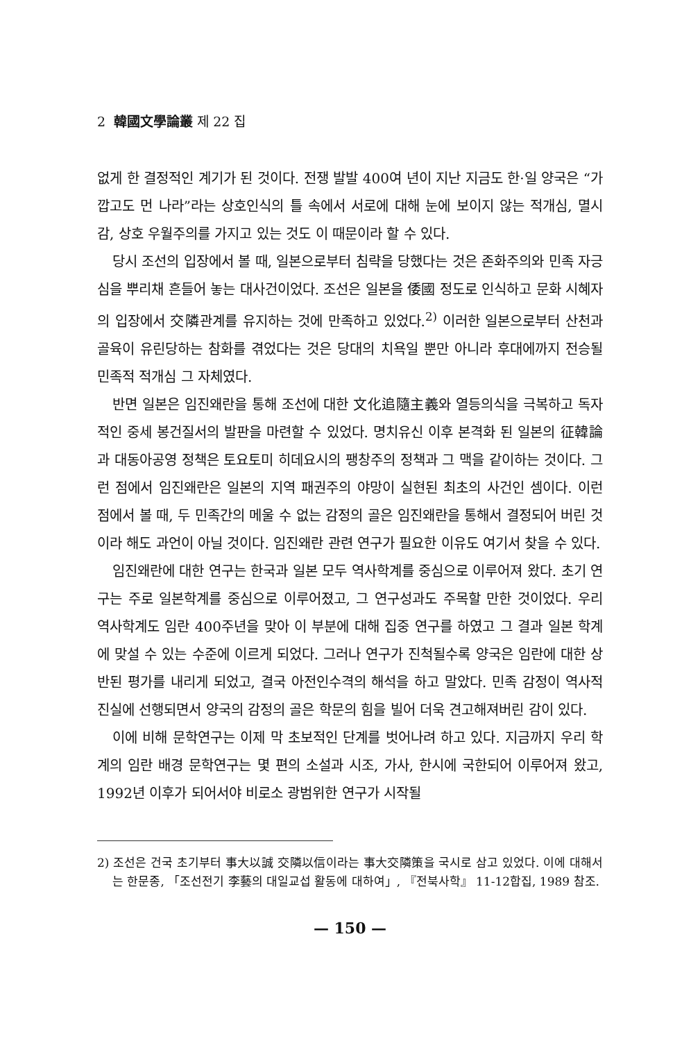2 韓國文學論叢 제 22 집
없게 한 결정적인 계기가 된 것이다. 전쟁 발발 400여 년이 지난 지금도 한·일 양국은 “가깝고도 먼 나라”라는 상호인식의 틀 속에서 서로에 대해 눈에 보이지 않는 적개심, 멸시감, 상호 우월주의를 가지고 있는 것도 이 때문이라 할 수 있다.
당시 조선의 입장에서 볼 때, 일본으로부터 침략을 당했다는 것은 존화주의와 민족 자긍심을 뿌리채 흔들어 놓는 대사건이었다. 조선은 일본을 倭國 정도로 인식하고 문화 시혜자의 입장에서 交隣관계를 유지하는 것에 만족하고 있었다.<sup>2)</sup> 이러한 일본으로부터 산천과 골육이 유린당하는 참화를 겪었다는 것은 당대의 치욕일 뿐만 아니라 후대에까지 전승될 민족적 적개심 그 자체였다.
반면 일본은 임진왜란을 통해 조선에 대한 文化追隨主義와 열등의식을 극복하고 독자적인 중세 봉건질서의 발판을 마련할 수 있었다. 명치유신 이후 본격화 된 일본의 征韓論과 대동아공영 정책은 토요토미 히데요시의 팽창주의 정책과 그 맥을 같이하는 것이다. 그런 점에서 임진왜란은 일본의 지역 패권주의 야망이 실현된 최초의 사건인 셈이다. 이런 점에서 볼 때, 두 민족간의 메울 수 없는 감정의 골은 임진왜란을 통해서 결정되어 버린 것이라 해도 과언이 아닐 것이다. 임진왜란 관련 연구가 필요한 이유도 여기서 찾을 수 있다.
임진왜란에 대한 연구는 한국과 일본 모두 역사학계를 중심으로 이루어져 왔다. 초기 연구는 주로 일본학계를 중심으로 이루어졌고, 그 연구성과도 주목할 만한 것이었다. 우리 역사학계도 임란 400주년을 맞아 이 부분에 대해 집중 연구를 하였고 그 결과 일본 학계에 맞설 수 있는 수준에 이르게 되었다. 그러나 연구가 진척될수록 양국은 임란에 대한 상반된 평가를 내리게 되었고, 결국 아전인수격의 해석을 하고 말았다. 민족 감정이 역사적 진실에 선행되면서 양국의 감정의 골은 학문의 힘을 빌어 더욱 견고해져버린 감이 있다.
이에 비해 문학연구는 이제 막 초보적인 단계를 벗어나려 하고 있다. 지금까지 우리 학계의 임란 배경 문학연구는 몇 편의 소설과 시조, 가사, 한시에 국한되어 이루어져 왔고, 1992년 이후가 되어서야 비로소 광범위한 연구가 시작될
2) 조선은 건국 초기부터 事大以誠 交隣以信이라는 事大交隣策을 국시로 삼고 있었다. 이에 대해서는 한문종, 「조선전기 李藝의 대일교섭 활동에 대하여」, 『전북사학』 11-12합집, 1989 참조.
— 150 —